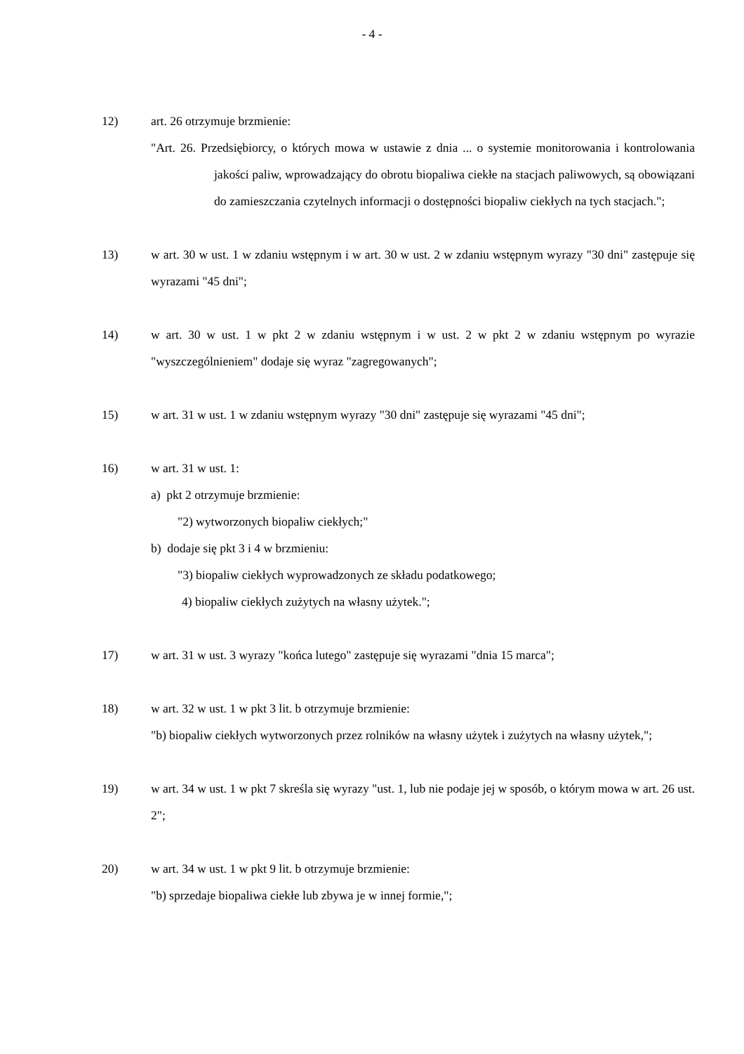- 4 -
12) art. 26 otrzymuje brzmienie:
"Art. 26. Przedsiębiorcy, o których mowa w ustawie z dnia ... o systemie monitorowania i kontrolowania jakości paliw, wprowadzający do obrotu biopaliwa ciekłe na stacjach paliwowych, są obowiązani do zamieszczania czytelnych informacji o dostępności biopaliw ciekłych na tych stacjach.";
13) w art. 30 w ust. 1 w zdaniu wstępnym i w art. 30 w ust. 2 w zdaniu wstępnym wyrazy "30 dni" zastępuje się wyrazami "45 dni";
14) w art. 30 w ust. 1 w pkt 2 w zdaniu wstępnym i w ust. 2 w pkt 2 w zdaniu wstępnym po wyrazie "wyszczególnieniem" dodaje się wyraz "zagregowanych";
15) w art. 31 w ust. 1 w zdaniu wstępnym wyrazy "30 dni" zastępuje się wyrazami "45 dni";
16) w art. 31 w ust. 1:
a) pkt 2 otrzymuje brzmienie:
"2) wytworzonych biopaliw ciekłych;"
b) dodaje się pkt 3 i 4 w brzmieniu:
"3) biopaliw ciekłych wyprowadzonych ze składu podatkowego;
4) biopaliw ciekłych zużytych na własny użytek.";
17) w art. 31 w ust. 3 wyrazy "końca lutego" zastępuje się wyrazami "dnia 15 marca";
18) w art. 32 w ust. 1 w pkt 3 lit. b otrzymuje brzmienie:
"b) biopaliw ciekłych wytworzonych przez rolników na własny użytek i zużytych na własny użytek,";
19) w art. 34 w ust. 1 w pkt 7 skreśla się wyrazy "ust. 1, lub nie podaje jej w sposób, o którym mowa w art. 26 ust. 2";
20) w art. 34 w ust. 1 w pkt 9 lit. b otrzymuje brzmienie:
"b) sprzedaje biopaliwa ciekłe lub zbywa je w innej formie,";